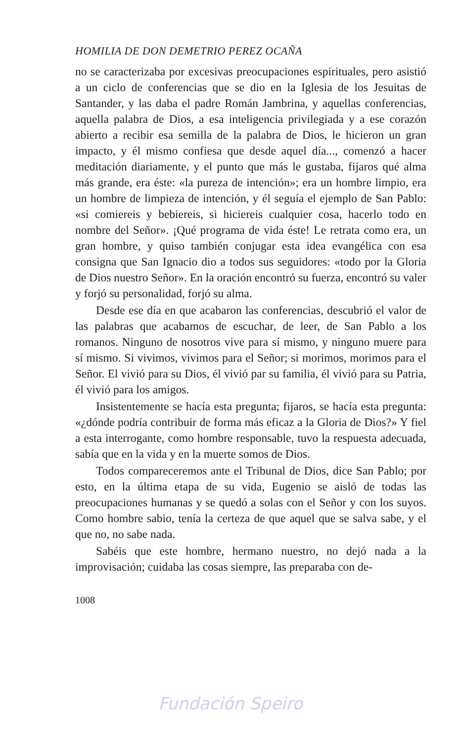HOMILIA DE DON DEMETRIO PEREZ OCAÑA
no se caracterizaba por excesivas preocupaciones espirituales, pero asistió a un ciclo de conferencias que se dio en la Iglesia de los Jesuitas de Santander, y las daba el padre Román Jambrina, y aquellas conferencias, aquella palabra de Dios, a esa inteligencia privilegiada y a ese corazón abierto a recibir esa semilla de la palabra de Dios, le hicieron un gran impacto, y él mismo confiesa que desde aquel día..., comenzó a hacer meditación diariamente, y el punto que más le gustaba, fijaros qué alma más grande, era éste: «la pureza de intención»; era un hombre limpio, era un hombre de limpieza de intención, y él seguía el ejemplo de San Pablo: «si comiereis y bebiereis, si hiciereis cualquier cosa, hacerlo todo en nombre del Señor». ¡Qué programa de vida éste! Le retrata como era, un gran hombre, y quiso también conjugar esta idea evangélica con esa consigna que San Ignacio dio a todos sus seguidores: «todo por la Gloria de Dios nuestro Señor». En la oración encontró su fuerza, encontró su valer y forjó su personalidad, forjó su alma.
Desde ese día en que acabaron las conferencias, descubrió el valor de las palabras que acabamos de escuchar, de leer, de San Pablo a los romanos. Ninguno de nosotros vive para sí mismo, y ninguno muere para sí mismo. Si vivimos, vivimos para el Señor; si morimos, morimos para el Señor. El vivió para su Dios, él vivió par su familia, él vivió para su Patria, él vivió para los amigos.
Insistentemente se hacía esta pregunta; fijaros, se hacía esta pregunta: «¿dónde podría contribuir de forma más eficaz a la Gloria de Dios?» Y fiel a esta interrogante, como hombre responsable, tuvo la respuesta adecuada, sabía que en la vida y en la muerte somos de Dios.
Todos compareceremos ante el Tribunal de Dios, dice San Pablo; por esto, en la última etapa de su vida, Eugenio se aisló de todas las preocupaciones humanas y se quedó a solas con el Señor y con los suyos. Como hombre sabio, tenía la certeza de que aquel que se salva sabe, y el que no, no sabe nada.
Sabéis que este hombre, hermano nuestro, no dejó nada a la improvisación; cuidaba las cosas siempre, las preparaba con de-
1008
Fundación Speiro